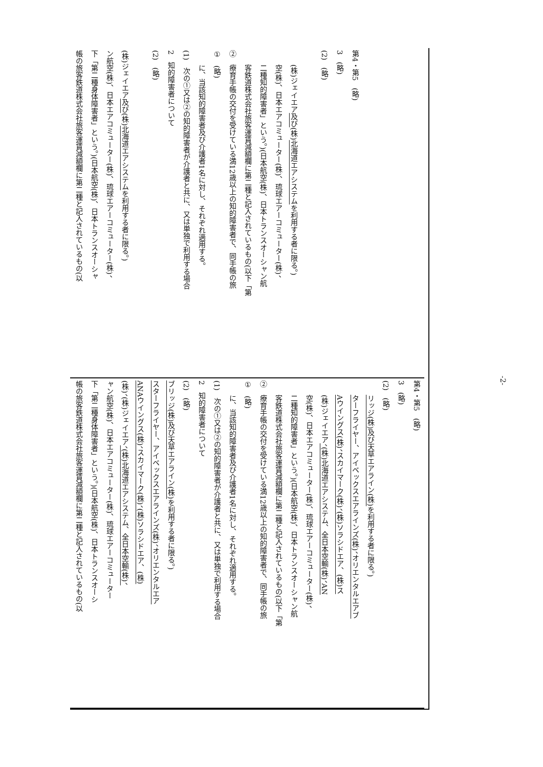帳の旅客鉄道株式会社旅客運賃減額欄に第二種と記入されているもの(以
下「第二種身体障害者」という。)(日本航空(株)、日本トランスオーシャ
ン航空(株)、日本エアコミューター(株)、琉球エアーコミューター(株)、
(株)ジェイエア及び(株)北海道エアシステムを利用する者に限る。)
(2)　(略)
2　知的障害者について
(1)　次の①又は②の知的障害者が介護者と共に、又は単独で利用する場合
に、当該知的障害者及び介護者1名に対し、それぞれ適用する。
①　(略)
②　療育手帳の交付を受けている満12歳以上の知的障害者で、同手帳の旅
客鉄道株式会社旅客運賃減額欄に第二種と記入されているもの(以下「第
二種知的障害者」という。)(日本航空(株)、日本トランスオーシャン航
空(株)、日本エアコミューター(株)、琉球エアーコミューター(株)、
(株)ジェイエア及び(株)北海道エアシステムを利用する者に限る。)
(2)　(略)
3　(略)
第4・第5　(略)
帳の旅客鉄道株式会社旅客運賃減額欄に第二種と記入されているもの(以
下「第二種身体障害者」という。)(日本航空(株)、日本トランスオーシ
ャン航空(株)、日本エアコミューター(株)、琉球エアーコミューター
(株)、(株)ジェイエア、(株)北海道エアシステム、全日本空輸(株)、
ANAウイングス(株)、スカイマーク(株)、(株)ソラシドエア、(株)
スターフライヤー、アイベックスエアラインズ(株)、オリエンタルエア
ブリッジ(株)及び天草エアライン(株) を利用する者に限る。)
(2)　(略)
2　知的障害者について
(1)　次の①又は②の知的障害者が介護者と共に、又は単独で利用する場合
に、当該知的障害者及び介護者1名に対し、それぞれ適用する。
①　(略)
②　療育手帳の交付を受けている満12歳以上の知的障害者で、同手帳の旅
客鉄道株式会社旅客運賃減額欄に第二種と記入されているもの(以下「第
二種知的障害者」という。)(日本航空(株)、日本トランスオーシャン航
空(株)、日本エアコミューター(株)、琉球エアーコミューター(株)、
(株)ジェイエア、(株)北海道エアシステム、全日本空輸(株)、AN
Aウイングス(株)、スカイマーク(株)、(株)ソラシドエア、(株)ス
ターフライヤー、アイベックスエアラインズ(株)、オリエンタルエアブ
リッジ(株)及び天草エアライン(株) を利用する者に限る。)
(2)　(略)
3　(略)
第4・第5　(略)
-2-